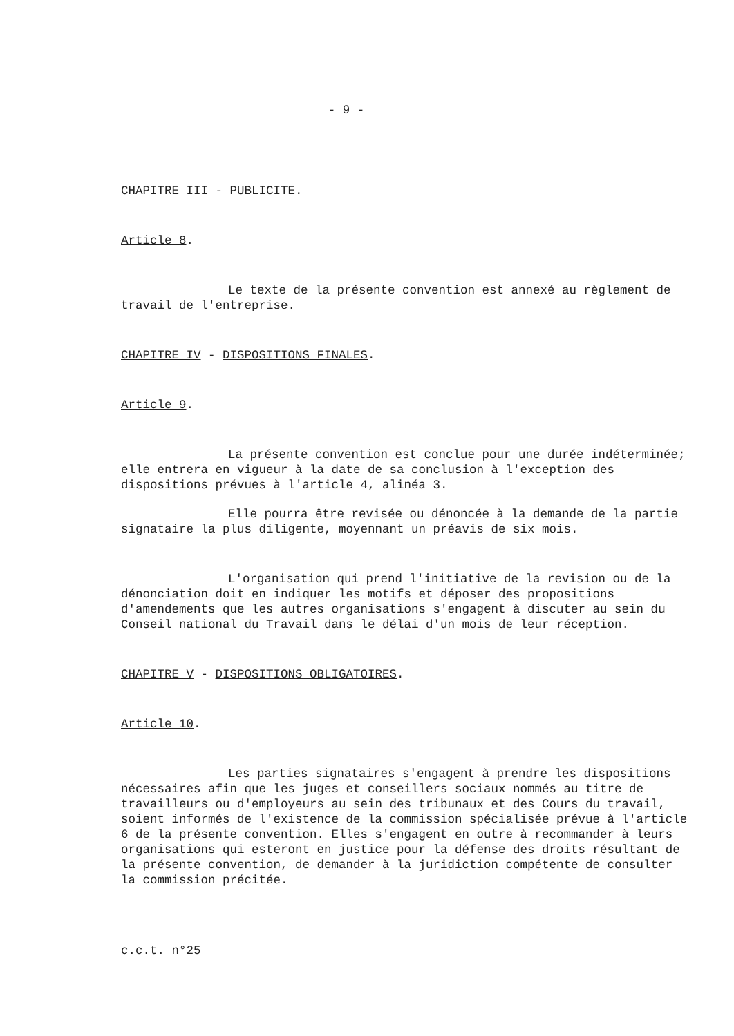- 9 -
CHAPITRE III - PUBLICITE.
Article 8.
Le texte de la présente convention est annexé au règlement de travail de l'entreprise.
CHAPITRE IV - DISPOSITIONS FINALES.
Article 9.
La présente convention est conclue pour une durée indéterminée; elle entrera en vigueur à la date de sa conclusion à l'exception des dispositions prévues à l'article 4, alinéa 3.
Elle pourra être revisée ou dénoncée à la demande de la partie signataire la plus diligente, moyennant un préavis de six mois.
L'organisation qui prend l'initiative de la revision ou de la dénonciation doit en indiquer les motifs et déposer des propositions d'amendements que les autres organisations s'engagent à discuter au sein du Conseil national du Travail dans le délai d'un mois de leur réception.
CHAPITRE V - DISPOSITIONS OBLIGATOIRES.
Article 10.
Les parties signataires s'engagent à prendre les dispositions nécessaires afin que les juges et conseillers sociaux nommés au titre de travailleurs ou d'employeurs au sein des tribunaux et des Cours du travail, soient informés de l'existence de la commission spécialisée prévue à l'article 6 de la présente convention. Elles s'engagent en outre à recommander à leurs organisations qui esteront en justice pour la défense des droits résultant de la présente convention, de demander à la juridiction compétente de consulter la commission précitée.
c.c.t. n°25